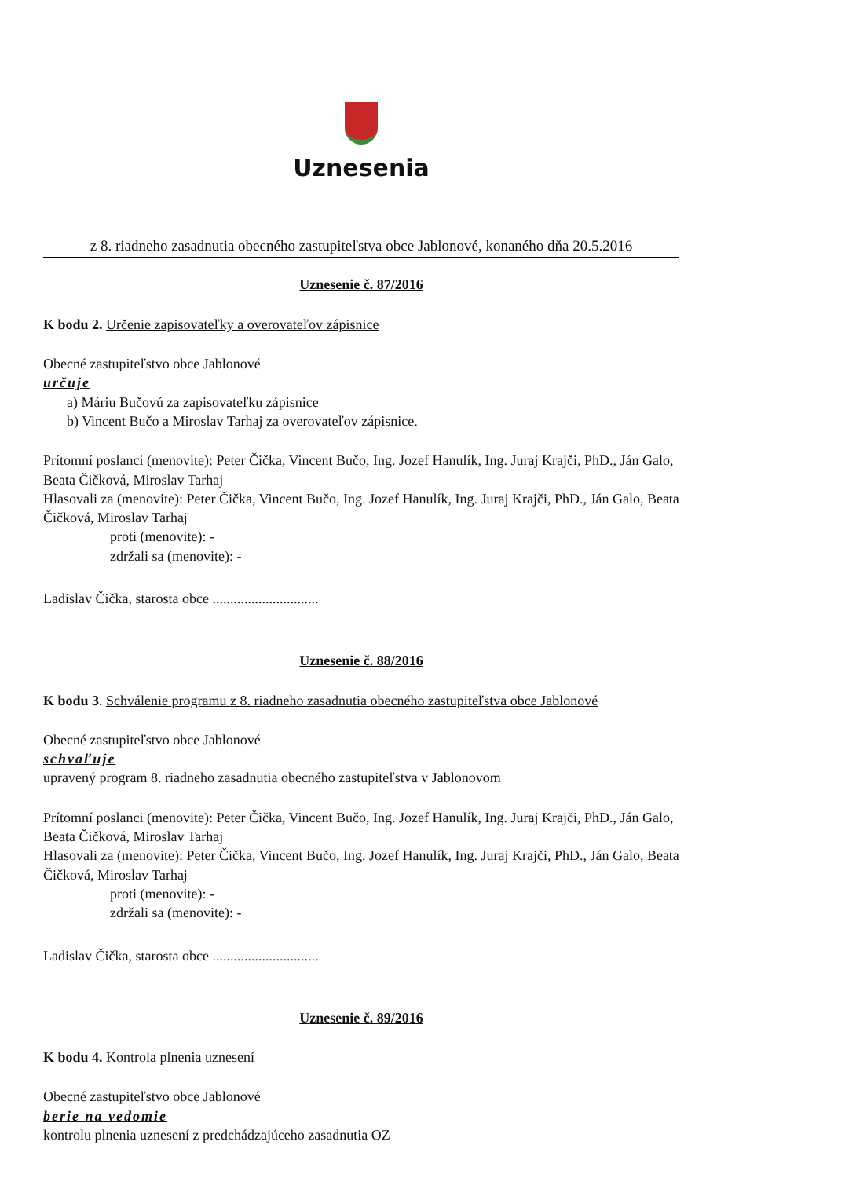Uznesenia
z 8. riadneho zasadnutia obecného zastupiteľstva obce Jablonové, konaného dňa 20.5.2016
Uznesenie č. 87/2016
K bodu 2. Určenie zapisovateľky a overovateľov zápisnice
Obecné zastupiteľstvo obce Jablonové
určuje
a) Máriu Bučovú za zapisovateľku zápisnice
b) Vincent Bučo a Miroslav Tarhaj za overovateľov zápisnice.
Prítomní poslanci (menovite): Peter Čička, Vincent Bučo, Ing. Jozef Hanulík, Ing. Juraj Krajči, PhD., Ján Galo, Beata Čičková, Miroslav Tarhaj
Hlasovali za (menovite): Peter Čička, Vincent Bučo, Ing. Jozef Hanulík, Ing. Juraj Krajči, PhD., Ján Galo, Beata Čičková, Miroslav Tarhaj
proti (menovite): -
zdržali sa (menovite): -
Ladislav Čička, starosta obce ..............................
Uznesenie č. 88/2016
K bodu 3. Schválenie programu z 8. riadneho zasadnutia obecného zastupiteľstva obce Jablonové
Obecné zastupiteľstvo obce Jablonové
schvaľuje
upravený program 8. riadneho zasadnutia obecného zastupiteľstva v Jablonovom
Prítomní poslanci (menovite): Peter Čička, Vincent Bučo, Ing. Jozef Hanulík, Ing. Juraj Krajči, PhD., Ján Galo, Beata Čičková, Miroslav Tarhaj
Hlasovali za (menovite): Peter Čička, Vincent Bučo, Ing. Jozef Hanulík, Ing. Juraj Krajči, PhD., Ján Galo, Beata Čičková, Miroslav Tarhaj
proti (menovite): -
zdržali sa (menovite): -
Ladislav Čička, starosta obce ..............................
Uznesenie č. 89/2016
K bodu 4. Kontrola plnenia uznesení
Obecné zastupiteľstvo obce Jablonové
berie na vedomie
kontrolu plnenia uznesení z predchádzajúceho zasadnutia OZ